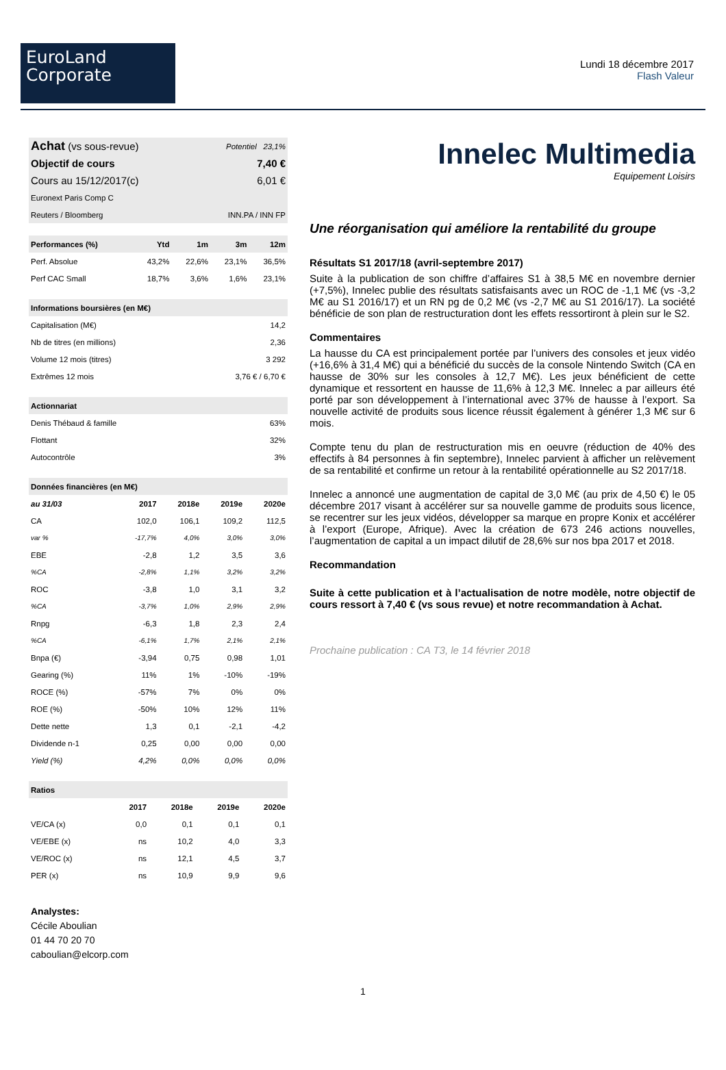EuroLand
Corporate
Lundi 18 décembre 2017
Flash Valeur
| Achat (vs sous-revue) | Potentiel 23,1% |
| Objectif de cours | 7,40 € |
| Cours au 15/12/2017(c) | 6,01 € |
| Euronext Paris Comp C | |
| Reuters / Bloomberg | INN.PA / INN FP |
| Performances (%) | Ytd | 1m | 3m | 12m |
| --- | --- | --- | --- | --- |
| Perf. Absolue | 43,2% | 22,6% | 23,1% | 36,5% |
| Perf CAC Small | 18,7% | 3,6% | 1,6% | 23,1% |
| Informations boursières (en M€) | |
| --- | --- |
| Capitalisation (M€) | 14,2 |
| Nb de titres (en millions) | 2,36 |
| Volume 12 mois (titres) | 3 292 |
| Extrêmes 12 mois | 3,76 € / 6,70 € |
| Actionnariat | |
| --- | --- |
| Denis Thébaud & famille | 63% |
| Flottant | 32% |
| Autocontrôle | 3% |
| Données financières (en M€) | | | | |
| --- | --- | --- | --- | --- |
| au 31/03 | 2017 | 2018e | 2019e | 2020e |
| CA | 102,0 | 106,1 | 109,2 | 112,5 |
| var % | -17,7% | 4,0% | 3,0% | 3,0% |
| EBE | -2,8 | 1,2 | 3,5 | 3,6 |
| %CA | -2,8% | 1,1% | 3,2% | 3,2% |
| ROC | -3,8 | 1,0 | 3,1 | 3,2 |
| %CA | -3,7% | 1,0% | 2,9% | 2,9% |
| Rnpg | -6,3 | 1,8 | 2,3 | 2,4 |
| %CA | -6,1% | 1,7% | 2,1% | 2,1% |
| Bnpa (€) | -3,94 | 0,75 | 0,98 | 1,01 |
| Gearing (%) | 11% | 1% | -10% | -19% |
| ROCE (%) | -57% | 7% | 0% | 0% |
| ROE (%) | -50% | 10% | 12% | 11% |
| Dette nette | 1,3 | 0,1 | -2,1 | -4,2 |
| Dividende n-1 | 0,25 | 0,00 | 0,00 | 0,00 |
| Yield (%) | 4,2% | 0,0% | 0,0% | 0,0% |
| Ratios | | | | |
| --- | --- | --- | --- | --- |
| | 2017 | 2018e | 2019e | 2020e |
| VE/CA (x) | 0,0 | 0,1 | 0,1 | 0,1 |
| VE/EBE (x) | ns | 10,2 | 4,0 | 3,3 |
| VE/ROC (x) | ns | 12,1 | 4,5 | 3,7 |
| PER (x) | ns | 10,9 | 9,9 | 9,6 |
Analystes:
Cécile Aboulian
01 44 70 20 70
caboulian@elcorp.com
Innelec Multimedia
Equipement Loisirs
Une réorganisation qui améliore la rentabilité du groupe
Résultats S1 2017/18 (avril-septembre 2017)
Suite à la publication de son chiffre d’affaires S1 à 38,5 M€ en novembre dernier (+7,5%), Innelec publie des résultats satisfaisants avec un ROC de -1,1 M€ (vs -3,2 M€ au S1 2016/17) et un RN pg de 0,2 M€ (vs -2,7 M€ au S1 2016/17). La société bénéficie de son plan de restructuration dont les effets ressortiront à plein sur le S2.
Commentaires
La hausse du CA est principalement portée par l’univers des consoles et jeux vidéo (+16,6% à 31,4 M€) qui a bénéficié du succès de la console Nintendo Switch (CA en hausse de 30% sur les consoles à 12,7 M€). Les jeux bénéficient de cette dynamique et ressortent en hausse de 11,6% à 12,3 M€. Innelec a par ailleurs été porté par son développement à l’international avec 37% de hausse à l’export. Sa nouvelle activité de produits sous licence réussit également à générer 1,3 M€ sur 6 mois.
Compte tenu du plan de restructuration mis en oeuvre (réduction de 40% des effectifs à 84 personnes à fin septembre), Innelec parvient à afficher un relèvement de sa rentabilité et confirme un retour à la rentabilité opérationnelle au S2 2017/18.
Innelec a annoncé une augmentation de capital de 3,0 M€ (au prix de 4,50 €) le 05 décembre 2017 visant à accélérer sur sa nouvelle gamme de produits sous licence, se recentrer sur les jeux vidéos, développer sa marque en propre Konix et accélérer à l’export (Europe, Afrique). Avec la création de 673 246 actions nouvelles, l’augmentation de capital a un impact dilutif de 28,6% sur nos bpa 2017 et 2018.
Recommandation
Suite à cette publication et à l’actualisation de notre modèle, notre objectif de cours ressort à 7,40 € (vs sous revue) et notre recommandation à Achat.
Prochaine publication : CA T3, le 14 février 2018
1